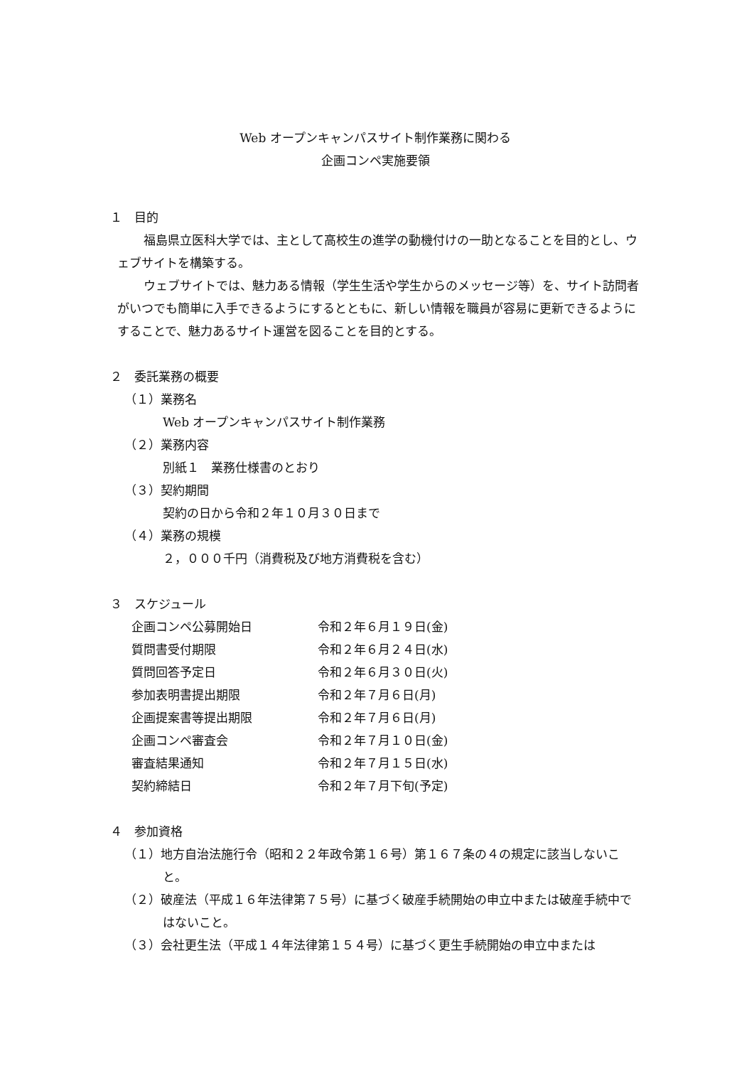Web オープンキャンパスサイト制作業務に関わる
企画コンペ実施要領
１　目的
　福島県立医科大学では、主として高校生の進学の動機付けの一助となることを目的とし、ウェブサイトを構築する。
　ウェブサイトでは、魅力ある情報（学生生活や学生からのメッセージ等）を、サイト訪問者がいつでも簡単に入手できるようにするとともに、新しい情報を職員が容易に更新できるようにすることで、魅力あるサイト運営を図ることを目的とする。
２　委託業務の概要
（１）業務名
Web オープンキャンパスサイト制作業務
（２）業務内容
別紙１　業務仕様書のとおり
（３）契約期間
契約の日から令和２年１０月３０日まで
（４）業務の規模
２，０００千円（消費税及び地方消費税を含む）
３　スケジュール
| 企画コンペ公募開始日 | 令和２年６月１９日(金) |
| 質問書受付期限 | 令和２年６月２４日(水) |
| 質問回答予定日 | 令和２年６月３０日(火) |
| 参加表明書提出期限 | 令和２年７月６日(月) |
| 企画提案書等提出期限 | 令和２年７月６日(月) |
| 企画コンペ審査会 | 令和２年７月１０日(金) |
| 審査結果通知 | 令和２年７月１５日(水) |
| 契約締結日 | 令和２年７月下旬(予定) |
４　参加資格
（１）地方自治法施行令（昭和２２年政令第１６号）第１６７条の４の規定に該当しないこと。
（２）破産法（平成１６年法律第７５号）に基づく破産手続開始の申立中または破産手続中ではないこと。
（３）会社更生法（平成１４年法律第１５４号）に基づく更生手続開始の申立中または